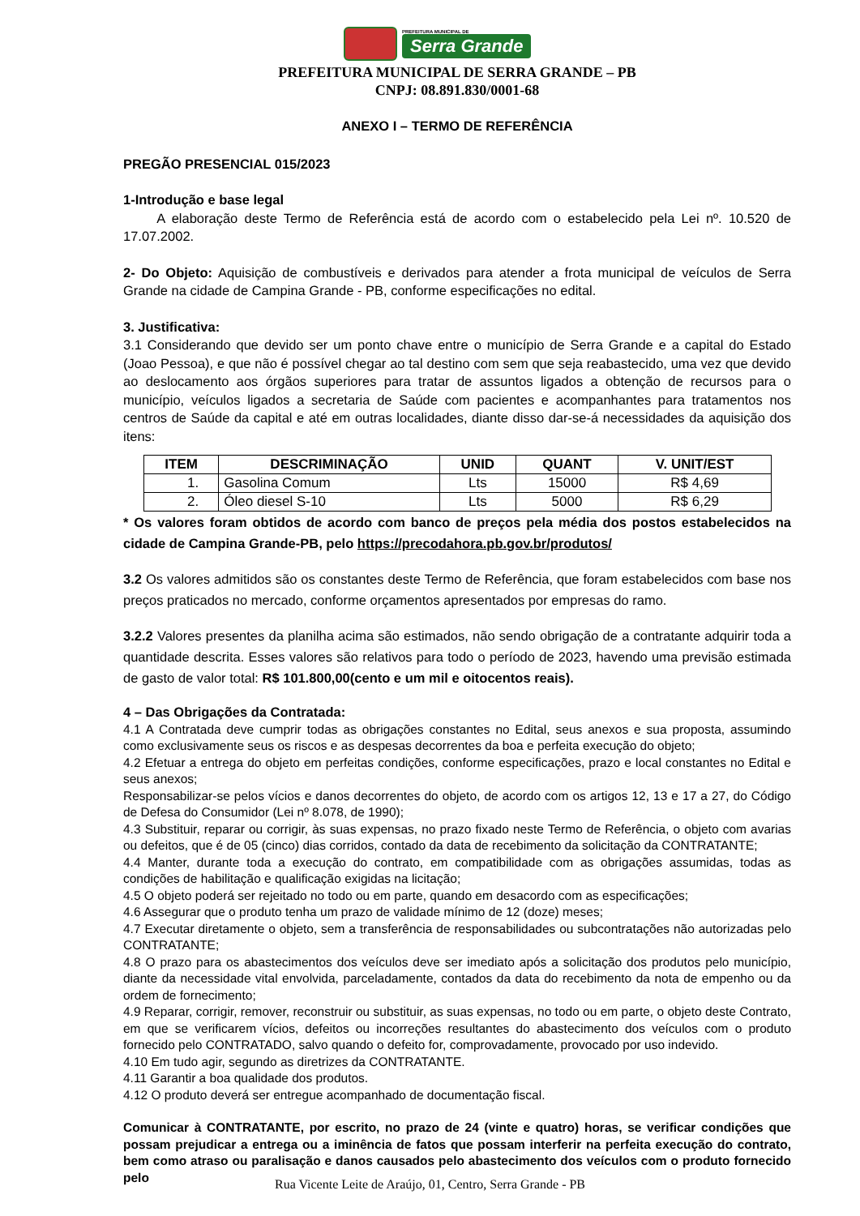PREFEITURA MUNICIPAL DE
Serra Grande
PREFEITURA MUNICIPAL DE SERRA GRANDE – PB
CNPJ: 08.891.830/0001-68
ANEXO I – TERMO DE REFERÊNCIA
PREGÃO PRESENCIAL 015/2023
1-Introdução e base legal
A elaboração deste Termo de Referência está de acordo com o estabelecido pela Lei nº. 10.520 de 17.07.2002.
2- Do Objeto: Aquisição de combustíveis e derivados para atender a frota municipal de veículos de Serra Grande na cidade de Campina Grande - PB, conforme especificações no edital.
3. Justificativa:
3.1 Considerando que devido ser um ponto chave entre o município de Serra Grande e a capital do Estado (Joao Pessoa), e que não é possível chegar ao tal destino com sem que seja reabastecido, uma vez que devido ao deslocamento aos órgãos superiores para tratar de assuntos ligados a obtenção de recursos para o município, veículos ligados a secretaria de Saúde com pacientes e acompanhantes para tratamentos nos centros de Saúde da capital e até em outras localidades, diante disso dar-se-á necessidades da aquisição dos itens:
| ITEM | DESCRIMINAÇÃO | UNID | QUANT | V. UNIT/EST |
| --- | --- | --- | --- | --- |
| 1. | Gasolina Comum | Lts | 15000 | R$ 4,69 |
| 2. | Óleo diesel S-10 | Lts | 5000 | R$ 6,29 |
* Os valores foram obtidos de acordo com banco de preços pela média dos postos estabelecidos na cidade de Campina Grande-PB, pelo https://precodahora.pb.gov.br/produtos/
3.2 Os valores admitidos são os constantes deste Termo de Referência, que foram estabelecidos com base nos preços praticados no mercado, conforme orçamentos apresentados por empresas do ramo.
3.2.2 Valores presentes da planilha acima são estimados, não sendo obrigação de a contratante adquirir toda a quantidade descrita. Esses valores são relativos para todo o período de 2023, havendo uma previsão estimada de gasto de valor total: R$ 101.800,00(cento e um mil e oitocentos reais).
4 – Das Obrigações da Contratada:
4.1 A Contratada deve cumprir todas as obrigações constantes no Edital, seus anexos e sua proposta, assumindo como exclusivamente seus os riscos e as despesas decorrentes da boa e perfeita execução do objeto;
4.2 Efetuar a entrega do objeto em perfeitas condições, conforme especificações, prazo e local constantes no Edital e seus anexos;
Responsabilizar-se pelos vícios e danos decorrentes do objeto, de acordo com os artigos 12, 13 e 17 a 27, do Código de Defesa do Consumidor (Lei nº 8.078, de 1990);
4.3 Substituir, reparar ou corrigir, às suas expensas, no prazo fixado neste Termo de Referência, o objeto com avarias ou defeitos, que é de 05 (cinco) dias corridos, contado da data de recebimento da solicitação da CONTRATANTE;
4.4 Manter, durante toda a execução do contrato, em compatibilidade com as obrigações assumidas, todas as condições de habilitação e qualificação exigidas na licitação;
4.5 O objeto poderá ser rejeitado no todo ou em parte, quando em desacordo com as especificações;
4.6 Assegurar que o produto tenha um prazo de validade mínimo de 12 (doze) meses;
4.7 Executar diretamente o objeto, sem a transferência de responsabilidades ou subcontratações não autorizadas pelo CONTRATANTE;
4.8 O prazo para os abastecimentos dos veículos deve ser imediato após a solicitação dos produtos pelo município, diante da necessidade vital envolvida, parceladamente, contados da data do recebimento da nota de empenho ou da ordem de fornecimento;
4.9 Reparar, corrigir, remover, reconstruir ou substituir, as suas expensas, no todo ou em parte, o objeto deste Contrato, em que se verificarem vícios, defeitos ou incorreções resultantes do abastecimento dos veículos com o produto fornecido pelo CONTRATADO, salvo quando o defeito for, comprovadamente, provocado por uso indevido.
4.10 Em tudo agir, segundo as diretrizes da CONTRATANTE.
4.11 Garantir a boa qualidade dos produtos.
4.12 O produto deverá ser entregue acompanhado de documentação fiscal.
Comunicar à CONTRATANTE, por escrito, no prazo de 24 (vinte e quatro) horas, se verificar condições que possam prejudicar a entrega ou a iminência de fatos que possam interferir na perfeita execução do contrato, bem como atraso ou paralisação e danos causados pelo abastecimento dos veículos com o produto fornecido pelo
Rua Vicente Leite de Araújo, 01, Centro, Serra Grande - PB